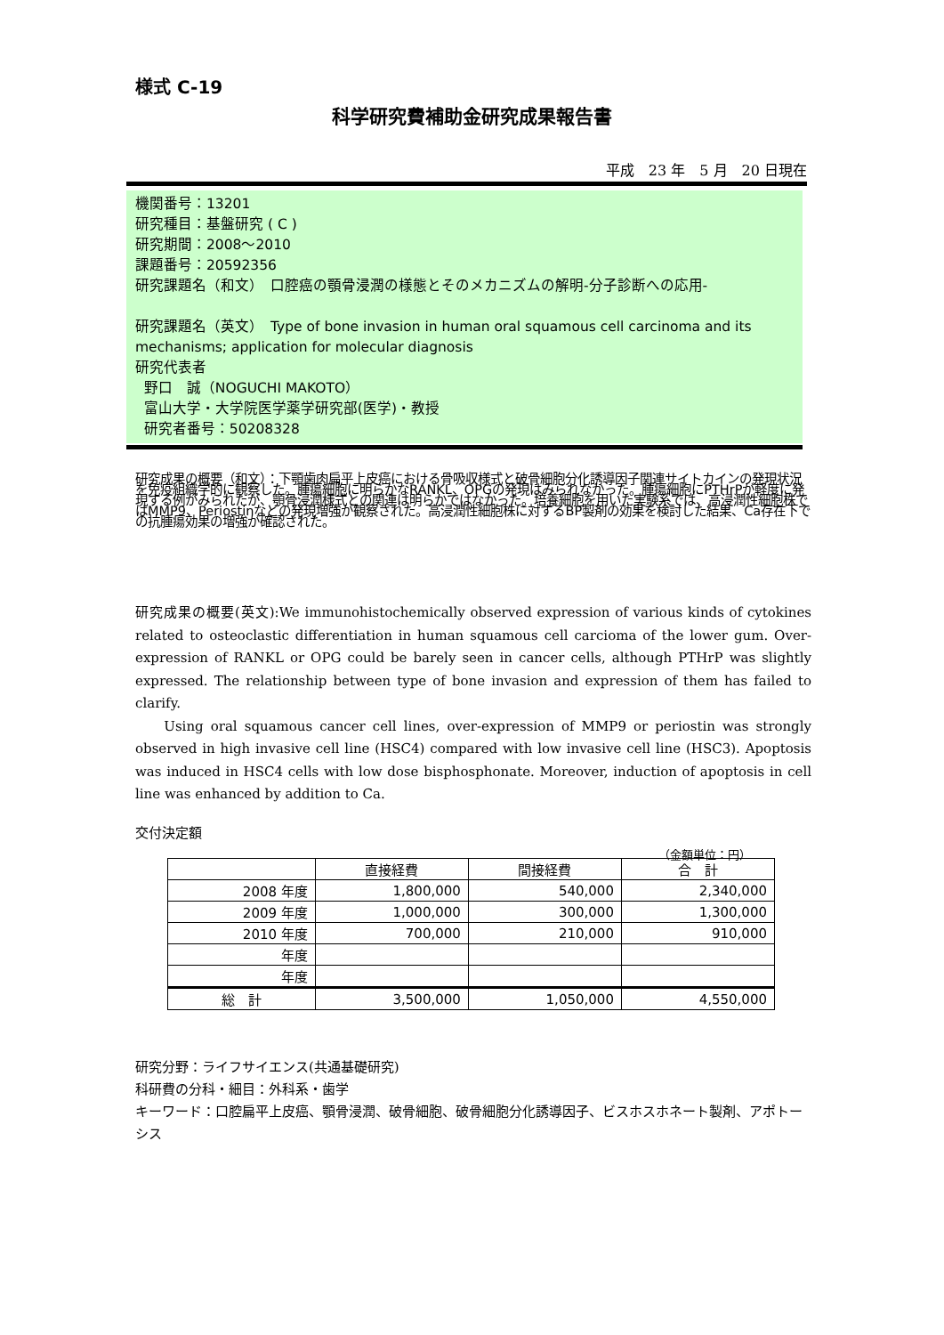様式 C-19
科学研究費補助金研究成果報告書
平成　23 年　5 月　20 日現在
機関番号：13201
研究種目：基盤研究 ( C )
研究期間：2008～2010
課題番号：20592356
研究課題名（和文）　口腔癌の顎骨浸潤の様態とそのメカニズムの解明-分子診断への応用-
研究課題名（英文）　Type of bone invasion in human oral squamous cell carcinoma and its mechanisms; application for molecular diagnosis
研究代表者
野口　誠（NOGUCHI MAKOTO）
富山大学・大学院医学薬学研究部(医学)・教授
研究者番号：50208328
研究成果の概要（和文）：下顎歯肉扁平上皮癌における骨吸収様式と破骨細胞分化誘導因子関連サイトカインの発現状況を免疫組織学的に観察した。腫瘍細胞に明らかなRANKL、OPGの発現はみられなかった。腫瘍細胞にPTHrPが軽度に発現する例がみられたが、顎骨浸潤様式との関連は明らかではなかった。培養細胞を用いた実験系では、高浸潤性細胞株ではMMP9、Periostinなどの発現増強が観察された。高浸潤性細胞株に対するBP製剤の効果を検討した結果、Ca存在下での抗腫瘍効果の増強が確認された。
研究成果の概要(英文):We immunohistochemically observed expression of various kinds of cytokines related to osteoclastic differentiation in human squamous cell carcioma of the lower gum. Over-expression of RANKL or OPG could be barely seen in cancer cells, although PTHrP was slightly expressed. The relationship between type of bone invasion and expression of them has failed to clarify.
Using oral squamous cancer cell lines, over-expression of MMP9 or periostin was strongly observed in high invasive cell line (HSC4) compared with low invasive cell line (HSC3). Apoptosis was induced in HSC4 cells with low dose bisphosphonate. Moreover, induction of apoptosis in cell line was enhanced by addition to Ca.
交付決定額
（金額単位：円）
| | 直接経費 | 間接経費 | 合 計 |
| --- | --- | --- | --- |
| 2008 年度 | 1,800,000 | 540,000 | 2,340,000 |
| 2009 年度 | 1,000,000 | 300,000 | 1,300,000 |
| 2010 年度 | 700,000 | 210,000 | 910,000 |
| 年度 | | | |
| 年度 | | | |
| 総 計 | 3,500,000 | 1,050,000 | 4,550,000 |
研究分野：ライフサイエンス(共通基礎研究)
科研費の分科・細目：外科系・歯学
キーワード：口腔扁平上皮癌、顎骨浸潤、破骨細胞、破骨細胞分化誘導因子、ビスホスホネート製剤、アポトーシス